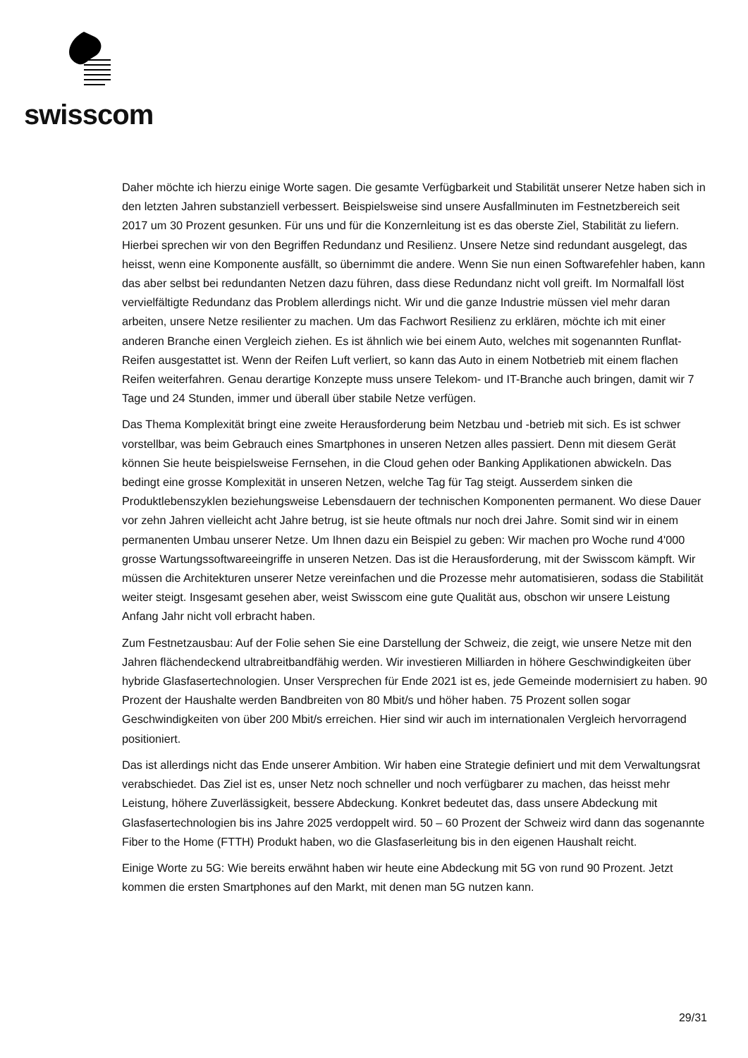swisscom
Daher möchte ich hierzu einige Worte sagen. Die gesamte Verfügbarkeit und Stabilität unserer Netze haben sich in den letzten Jahren substanziell verbessert. Beispielsweise sind unsere Ausfallminuten im Festnetzbereich seit 2017 um 30 Prozent gesunken. Für uns und für die Konzernleitung ist es das oberste Ziel, Stabilität zu liefern. Hierbei sprechen wir von den Begriffen Redundanz und Resilienz. Unsere Netze sind redundant ausgelegt, das heisst, wenn eine Komponente ausfällt, so übernimmt die andere. Wenn Sie nun einen Softwarefehler haben, kann das aber selbst bei redundanten Netzen dazu führen, dass diese Redundanz nicht voll greift. Im Normalfall löst vervielfältigte Redundanz das Problem allerdings nicht. Wir und die ganze Industrie müssen viel mehr daran arbeiten, unsere Netze resilienter zu machen. Um das Fachwort Resilienz zu erklären, möchte ich mit einer anderen Branche einen Vergleich ziehen. Es ist ähnlich wie bei einem Auto, welches mit sogenannten Runflat-Reifen ausgestattet ist. Wenn der Reifen Luft verliert, so kann das Auto in einem Notbetrieb mit einem flachen Reifen weiterfahren. Genau derartige Konzepte muss unsere Telekom- und IT-Branche auch bringen, damit wir 7 Tage und 24 Stunden, immer und überall über stabile Netze verfügen.
Das Thema Komplexität bringt eine zweite Herausforderung beim Netzbau und -betrieb mit sich. Es ist schwer vorstellbar, was beim Gebrauch eines Smartphones in unseren Netzen alles passiert. Denn mit diesem Gerät können Sie heute beispielsweise Fernsehen, in die Cloud gehen oder Banking Applikationen abwickeln. Das bedingt eine grosse Komplexität in unseren Netzen, welche Tag für Tag steigt. Ausserdem sinken die Produktlebenszyklen beziehungsweise Lebensdauern der technischen Komponenten permanent. Wo diese Dauer vor zehn Jahren vielleicht acht Jahre betrug, ist sie heute oftmals nur noch drei Jahre. Somit sind wir in einem permanenten Umbau unserer Netze. Um Ihnen dazu ein Beispiel zu geben: Wir machen pro Woche rund 4'000 grosse Wartungssoftwareeingriffe in unseren Netzen. Das ist die Herausforderung, mit der Swisscom kämpft. Wir müssen die Architekturen unserer Netze vereinfachen und die Prozesse mehr automatisieren, sodass die Stabilität weiter steigt. Insgesamt gesehen aber, weist Swisscom eine gute Qualität aus, obschon wir unsere Leistung Anfang Jahr nicht voll erbracht haben.
Zum Festnetzausbau: Auf der Folie sehen Sie eine Darstellung der Schweiz, die zeigt, wie unsere Netze mit den Jahren flächendeckend ultrabreitbandfähig werden. Wir investieren Milliarden in höhere Geschwindigkeiten über hybride Glasfasertechnologien. Unser Versprechen für Ende 2021 ist es, jede Gemeinde modernisiert zu haben. 90 Prozent der Haushalte werden Bandbreiten von 80 Mbit/s und höher haben. 75 Prozent sollen sogar Geschwindigkeiten von über 200 Mbit/s erreichen. Hier sind wir auch im internationalen Vergleich hervorragend positioniert.
Das ist allerdings nicht das Ende unserer Ambition. Wir haben eine Strategie definiert und mit dem Verwaltungsrat verabschiedet. Das Ziel ist es, unser Netz noch schneller und noch verfügbarer zu machen, das heisst mehr Leistung, höhere Zuverlässigkeit, bessere Abdeckung. Konkret bedeutet das, dass unsere Abdeckung mit Glasfasertechnologien bis ins Jahre 2025 verdoppelt wird. 50 – 60 Prozent der Schweiz wird dann das sogenannte Fiber to the Home (FTTH) Produkt haben, wo die Glasfaserleitung bis in den eigenen Haushalt reicht.
Einige Worte zu 5G: Wie bereits erwähnt haben wir heute eine Abdeckung mit 5G von rund 90 Prozent. Jetzt kommen die ersten Smartphones auf den Markt, mit denen man 5G nutzen kann.
29/31